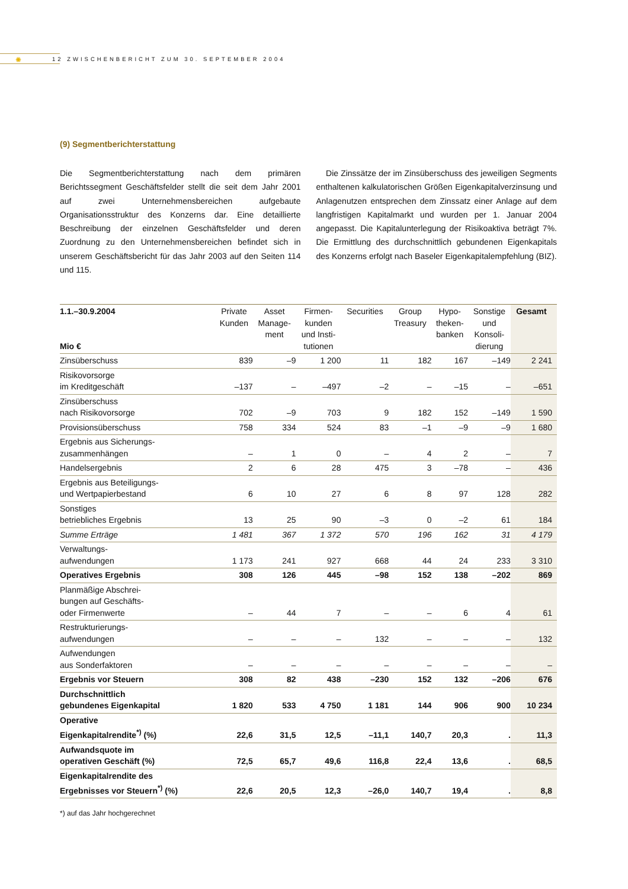✺
12 ZWISCHENBERICHT ZUM 30. SEPTEMBER 2004
(9) Segmentberichterstattung
Die Segmentberichterstattung nach dem primären Berichtssegment Geschäftsfelder stellt die seit dem Jahr 2001 auf zwei Unternehmensbereichen aufgebaute Organisationsstruktur des Konzerns dar. Eine detaillierte Beschreibung der einzelnen Geschäftsfelder und deren Zuordnung zu den Unternehmensbereichen befindet sich in unserem Geschäftsbericht für das Jahr 2003 auf den Seiten 114 und 115.
Die Zinssätze der im Zinsüberschuss des jeweiligen Segments enthaltenen kalkulatorischen Größen Eigenkapitalverzinsung und Anlagenutzen entsprechen dem Zinssatz einer Anlage auf dem langfristigen Kapitalmarkt und wurden per 1. Januar 2004 angepasst. Die Kapitalunterlegung der Risikoaktiva beträgt 7%. Die Ermittlung des durchschnittlich gebundenen Eigenkapitals des Konzerns erfolgt nach Baseler Eigenkapitalempfehlung (BIZ).
| 1.1.–30.9.2004 Mio € | Private Kunden | Asset Manage- ment | Firmen- kunden und Insti- tutionen | Securities | Group Treasury | Hypo- theken- banken | Sonstige und Konsoli- dierung | Gesamt |
| --- | --- | --- | --- | --- | --- | --- | --- | --- |
| Zinsüberschuss | 839 | –9 | 1 200 | 11 | 182 | 167 | –149 | 2 241 |
| Risikovorsorge im Kreditgeschäft | –137 | – | –497 | –2 | – | –15 | – | –651 |
| Zinsüberschuss nach Risikovorsorge | 702 | –9 | 703 | 9 | 182 | 152 | –149 | 1 590 |
| Provisionsüberschuss | 758 | 334 | 524 | 83 | –1 | –9 | –9 | 1 680 |
| Ergebnis aus Sicherungs- zusammenhängen | – | 1 | 0 | – | 4 | 2 | – | 7 |
| Handelsergebnis | 2 | 6 | 28 | 475 | 3 | –78 | – | 436 |
| Ergebnis aus Beteiligungs- und Wertpapierbestand | 6 | 10 | 27 | 6 | 8 | 97 | 128 | 282 |
| Sonstiges betriebliches Ergebnis | 13 | 25 | 90 | –3 | 0 | –2 | 61 | 184 |
| Summe Erträge | 1 481 | 367 | 1 372 | 570 | 196 | 162 | 31 | 4 179 |
| Verwaltungs- aufwendungen | 1 173 | 241 | 927 | 668 | 44 | 24 | 233 | 3 310 |
| Operatives Ergebnis | 308 | 126 | 445 | –98 | 152 | 138 | –202 | 869 |
| Planmäßige Abschrei- bungen auf Geschäfts- oder Firmenwerte | – | 44 | 7 | – | – | 6 | 4 | 61 |
| Restrukturierungs- aufwendungen | – | – | – | 132 | – | – | – | 132 |
| Aufwendungen aus Sonderfaktoren | – | – | – | – | – | – | – | – |
| Ergebnis vor Steuern | 308 | 82 | 438 | –230 | 152 | 132 | –206 | 676 |
| Durchschnittlich gebundenes Eigenkapital | 1 820 | 533 | 4 750 | 1 181 | 144 | 906 | 900 | 10 234 |
| Operative Eigenkapitalrendite<sup>*)</sup> (%) | 22,6 | 31,5 | 12,5 | –11,1 | 140,7 | 20,3 | . | 11,3 |
| Aufwandsquote im operativen Geschäft (%) | 72,5 | 65,7 | 49,6 | 116,8 | 22,4 | 13,6 | . | 68,5 |
| Eigenkapitalrendite des Ergebnisses vor Steuern<sup>*)</sup> (%) | 22,6 | 20,5 | 12,3 | –26,0 | 140,7 | 19,4 | . | 8,8 |
*) auf das Jahr hochgerechnet